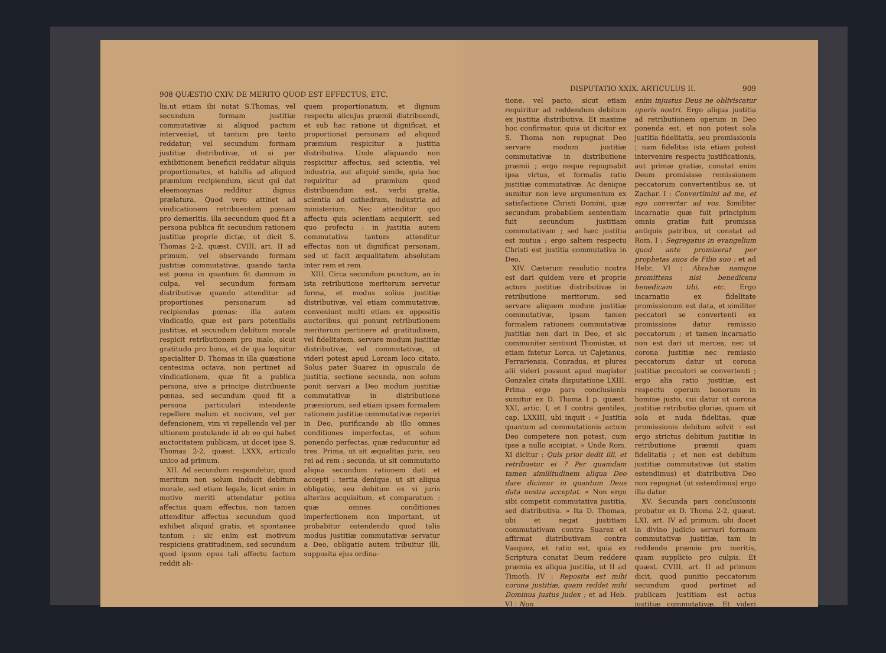908 QUÆSTIO CXIV. DE MERITO QUOD EST EFFECTUS, ETC.
lis,ut etiam ibi notat S.Thomas, vel secundum formam justitiæ commutativæ si aliquod pactum interveniat, ut tantum pro tanto reddatur; vel secundum formam justitiæ distributivæ, ut si per exhibitionem benefi­cii reddatur aliquis proportionatus, et habilis ad aliquod præmium recipiendum, sicut qui dat eleemosynas redditur dignus prælatura. Quod vero attinet ad vindicationem retribuentem pœnam pro demeritis, illa secundum quod fit a persona publica fit secundum rationem justitiæ proprie dictæ, ut dicit S. Thomas 2-2, quæst. CVIII, art. II ad primum, vel observando formam justitiæ commutativæ, quando tanta est pœna in quantum fit damnum in culpa, vel secundum formam distributivæ quando attenditur ad proportiones personarum ad recipiendas pœnas: illa autem vindicatio, quæ est pars potentialis justitiæ, et secundum debitum morale respicit retributionem pro malo, sicut gratitudo pro bono, et de qua loquitur specialiter D. Thomas in illa quæstione centesima octava, non pertinet ad vindicationem, quæ fit a publica persona, sive a principe distribuente pœnas, sed secundum quod fit a persona particulari intendente repellere malum et nocivum, vel per defensionem, vim vi repellendo vel per ultionem postulando id ab eo qui habet auctoritatem publicam, ut docet ipse S. Thomas 2-2, quæst. LXXX, articulo unico ad primum.
XII. Ad secundum respondetur, quod meritum non solum inducit debitum morale, sed etiam legale, licet enim in motivo meriti attendatur potius affectus quam effectus, non tamen attenditur affectus secundum quod exhibet aliquid gratis, et spontanee tantum : sic enim est motivum respiciens gratitudinem, sed secundum quod ipsum opus tali affectu factum reddit ali-
quem proportionatum, et dignum respectu alicujus præmii distribuendi, et sub hac ratione ut dignificat, et proportionat personam ad aliquod præmium respicitur a justitia distributiva. Unde aliquando non respicitur affectus, sed scientia, vel industria, aut aliquid simile, quia hoc requiritur ad præmium quod distribuendum est, verbi gratia, scientia ad cathedram, industria ad ministerium. Nec attenditur quo affectu quis scientiam acquierit, sed quo profectu : in justitia autem commutativa tantum attenditur effectus non ut dignificat personam, sed ut facit æqualitatem absolutam inter rem et rem.
XIII. Circa secundum punctum, an in ista retributione meritorum servetur forma, et modus solius justitiæ distributivæ, vel etiam commutativæ, conveniunt multi etiam ex oppositis auctoribus, qui ponunt retributionem meritorum pertinere ad gratitudinem, vel fidelitatem, servare modum justitiæ distributivæ, vel commutativæ, ut videri potest apud Lorcam loco citato. Solus pater Suarez in opusculo de justitia, sectione secunda, non solum ponit servari a Deo modum justitiæ commutativæ in distributione præmiorum, sed etiam ipsam formalem rationem justitiæ commutativæ reperiri in Deo, purificando ab illo omnes conditiones imperfectas, et solum ponendo perfectas, quæ reducuntur ad tres. Prima, ut sit æqualitas juris, seu rei ad rem : secunda, ut sit commutatio aliqua secundum rationem dati et accepti : tertia denique, ut sit aliqua obligatio, seu debitum ex vi juris alterius acquisitum, et comparatum : quæ omnes conditiones imperfectionem non important, ut probabitur ostendendo quod talis modus justitiæ commutativæ servatur a Deo, obligatio autem tribuitur illi, supposita ejus ordina-
DISPUTATIO XXIX. ARTICULUS II. 909
tione, vel pacto, sicut etiam requiritur ad reddendum debitum ex justitia distributiva. Et maxime hoc confirmatur, quia ut dicitur ex S. Thoma non repugnat Deo servare modum justitiæ commutativæ in distributione præmii ; ergo neque repugnabit ipsa virtus, et formalis ratio justitiæ commutativæ. Ac denique sumitur non leve argumentum ex satisfactione Christi Domini, quæ secundum probabilem sententiam fuit secundum justitiam commutativam ; sed hæc justitia est mutua ; ergo saltem respectu Christi est justitia commutativa in Deo.
XIV. Cæterum resolutio nostra est dari quidem vere et proprie actum justitiæ distributivæ in retributione meritorum, sed servare aliquem modum justitiæ commutativæ, ipsam tamen formalem rationem commutativæ justitiæ non dari in Deo, et sic communiter sentiunt Thomistæ, ut etiam fatetur Lorca, ut Cajetanus, Ferrariensis, Conradus, et plures alii videri possunt apud magister Gonzalez citata disputatione LXIII. Prima ergo pars conclusionis sumitur ex D. Thoma I p. quæst. XXI, artic. I, et I contra gentiles, cap. LXXIII, ubi inquit : « Justitia quantum ad commutationis actum Deo competere non potest, cum ipse a nullo accipiat. » Unde Rom. XI dicitur : Quis prior dedit illi, et retribuetur ei ? Per quamdam tamen similitudinem aliqua Deo dare dicimur in quantum Deus data nostra acceptat. « Non ergo sibi competit commutativa justitia, sed distributiva. » Ita D. Thomas, ubi et negat justitiam commutativam contra Suarez et affirmat distributivam contra Vasquez, et ratio est, quia ex Scriptura constat Deum reddere præmia ex aliqua justitia, ut II ad Timoth. IV : Reposita est mihi corona justitiæ, quam reddet mihi Dominus justus judex ; et ad Heb. VI : Non
enim injustus Deus ne obliviscatur operis nostri. Ergo aliqua justitia ad retributionem operum in Deo ponenda est, et non potest sola justitia fidelitatis, seu promissionis ; nam fidelitas ista etiam potest intervenire respectu justificationis, aut primæ gratiæ, constat enim Deum promisisse remissionem peccatorum convertentibus se, ut Zachar. I : Convertimini ad me, et ego convertar ad vos. Similiter incarnatio quæ fuit principium omnis gratiæ fuit promissa antiquis patribus, ut constat ad Rom. I : Segregatus in evangelium quod ante promiserat per prophetas suos de Filio suo : et ad Hebr. VI : Abrahæ namque promittens nisi benedicens benedicam tibi, etc. Ergo incarnatio ex fidelitate promissionum est data, et similiter peccatori se convertenti ex promissione datur remissio peccatorum ; et tamen incarnatio non est dari ut merces, nec ut corona justitiæ nec remissio peccatorum datur ut corona justitiæ peccatori se convertenti ; ergo alia ratio justitiæ, est respectu operum bonorum in homine justo, cui datur ut corona justitiæ retributio gloriæ, quam sit sola et nuda fidelitas, quæ promissionis debitum solvit : est ergo strictus debitum justitiæ in retributione præmii quam fidelitatis ; et non est debitum justitiæ commutativæ (ut statim ostendimus) et distributiva Deo non repugnat (ut ostendimus) ergo illa datur.
XV. Secunda pars conclusionis probatur ex D. Thoma 2-2, quæst. LXI, art. IV ad primum, ubi docet in divino judicio servari formam commutativæ justitiæ, tam in reddendo præmio pro meritis, quam supplicio pro culpis. Et quæst. CVIII, art. II ad primum dicit, quod punitio peccatorum secundum quod pertinet ad publicam justitiam est actus justitiæ commutativæ. Et videri etiam potest